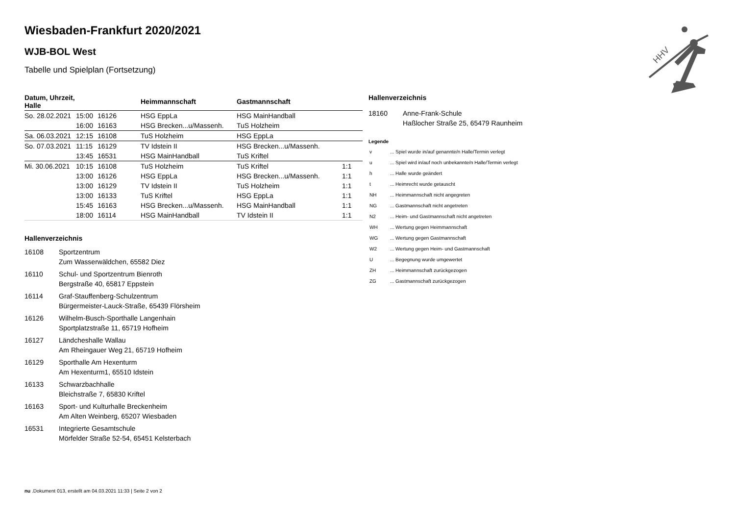Wiesbaden-Frankfurt 2020/2021
WJB-BOL West
Tabelle und Spielplan (Fortsetzung)
| Datum, Uhrzeit, Halle | | | Heimmannschaft | Gastmannschaft | |
| --- | --- | --- | --- | --- | --- |
| So. 28.02.2021 | 15:00 | 16126 | HSG EppLa | HSG MainHandball | |
| | 16:00 | 16163 | HSG Brecken...u/Massenh. | TuS Holzheim | |
| Sa. 06.03.2021 | 12:15 | 16108 | TuS Holzheim | HSG EppLa | |
| So. 07.03.2021 | 11:15 | 16129 | TV Idstein II | HSG Brecken...u/Massenh. | |
| | 13:45 | 16531 | HSG MainHandball | TuS Kriftel | |
| Mi. 30.06.2021 | 10:15 | 16108 | TuS Holzheim | TuS Kriftel | 1:1 |
| | 13:00 | 16126 | HSG EppLa | HSG Brecken...u/Massenh. | 1:1 |
| | 13:00 | 16129 | TV Idstein II | TuS Holzheim | 1:1 |
| | 13:00 | 16133 | TuS Kriftel | HSG EppLa | 1:1 |
| | 15:45 | 16163 | HSG Brecken...u/Massenh. | HSG MainHandball | 1:1 |
| | 18:00 | 16114 | HSG MainHandball | TV Idstein II | 1:1 |
Hallenverzeichnis
16108 Sportzentrum
Zum Wasserwäldchen, 65582 Diez
16110 Schul- und Sportzentrum Bienroth
Bergstraße 40, 65817 Eppstein
16114 Graf-Stauffenberg-Schulzentrum
Bürgermeister-Lauck-Straße, 65439 Flörsheim
16126 Wilhelm-Busch-Sporthalle Langenhain
Sportplatzstraße 11, 65719 Hofheim
16127 Ländcheshalle Wallau
Am Rheingauer Weg 21, 65719 Hofheim
16129 Sporthalle Am Hexenturm
Am Hexenturm1, 65510 Idstein
16133 Schwarzbachhalle
Bleichstraße 7, 65830 Kriftel
16163 Sport- und Kulturhalle Breckenheim
Am Alten Weinberg, 65207 Wiesbaden
16531 Integrierte Gesamtschule
Mörfelder Straße 52-54, 65451 Kelsterbach
Hallenverzeichnis
18160 Anne-Frank-Schule
Haßlocher Straße 25, 65479 Raunheim
Legende
| v | ... Spiel wurde in/auf genannte/n Halle/Termin verlegt |
| u | ... Spiel wird in/auf noch unbekannte/n Halle/Termin verlegt |
| h | ... Halle wurde geändert |
| t | ... Heimrecht wurde getauscht |
| NH | ... Heimmannschaft nicht angegreten |
| NG | ... Gastmannschaft nicht angetreten |
| N2 | ... Heim- und Gastmannschaft nicht angetreten |
| WH | ... Wertung gegen Heimmannschaft |
| WG | ... Wertung gegen Gastmannschaft |
| W2 | ... Wertung gegen Heim- und Gastmannschaft |
| U | ... Begegnung wurde umgewertet |
| ZH | ... Heimmannschaft zurückgezogen |
| ZG | ... Gastmannschaft zurückgezogen |
HHV
nu .Dokument 013, erstellt am 04.03.2021 11:33 | Seite 2 von 2